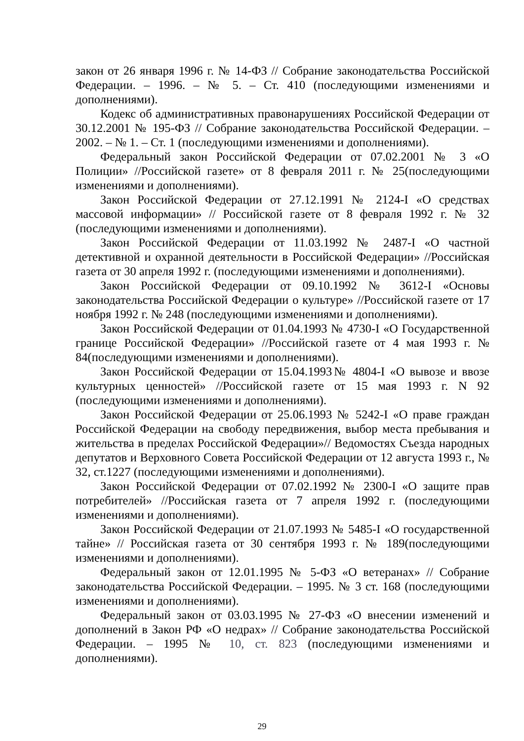закон от 26 января 1996 г. № 14-ФЗ // Собрание законодательства Российской Федерации. – 1996. – № 5. – Ст. 410 (последующими изменениями и дополнениями).
Кодекс об административных правонарушениях Российской Федерации от 30.12.2001 № 195-ФЗ // Собрание законодательства Российской Федерации. – 2002. – № 1. – Ст. 1 (последующими изменениями и дополнениями).
Федеральный закон Российской Федерации от 07.02.2001 № 3 «О Полиции» //Российской газете» от 8 февраля 2011 г. № 25(последующими изменениями и дополнениями).
Закон Российской Федерации от 27.12.1991 № 2124-I «О средствах массовой информации» // Российской газете от 8 февраля 1992 г. № 32 (последующими изменениями и дополнениями).
Закон Российской Федерации от 11.03.1992 № 2487-I «О частной детективной и охранной деятельности в Российской Федерации» //Российская газета от 30 апреля 1992 г. (последующими изменениями и дополнениями).
Закон Российской Федерации от 09.10.1992 № 3612-I «Основы законодательства Российской Федерации о культуре» //Российской газете от 17 ноября 1992 г. № 248 (последующими изменениями и дополнениями).
Закон Российской Федерации от 01.04.1993 № 4730-I «О Государственной границе Российской Федерации» //Российской газете от 4 мая 1993 г. № 84(последующими изменениями и дополнениями).
Закон Российской Федерации от 15.04.1993№ 4804-I «О вывозе и ввозе культурных ценностей» //Российской газете от 15 мая 1993 г. N 92 (последующими изменениями и дополнениями).
Закон Российской Федерации от 25.06.1993 № 5242-I «О праве граждан Российской Федерации на свободу передвижения, выбор места пребывания и жительства в пределах Российской Федерации»// Ведомостях Съезда народных депутатов и Верховного Совета Российской Федерации от 12 августа 1993 г., № 32, ст.1227 (последующими изменениями и дополнениями).
Закон Российской Федерации от 07.02.1992 № 2300-I «О защите прав потребителей» //Российская газета от 7 апреля 1992 г. (последующими изменениями и дополнениями).
Закон Российской Федерации от 21.07.1993 № 5485-I «О государственной тайне» // Российская газета от 30 сентября 1993 г. № 189(последующими изменениями и дополнениями).
Федеральный закон от 12.01.1995 № 5-ФЗ «О ветеранах» // Собрание законодательства Российской Федерации. – 1995. № 3 ст. 168 (последующими изменениями и дополнениями).
Федеральный закон от 03.03.1995 № 27-ФЗ «О внесении изменений и дополнений в Закон РФ «О недрах» // Собрание законодательства Российской Федерации. – 1995 № 10, ст. 823 (последующими изменениями и дополнениями).
29